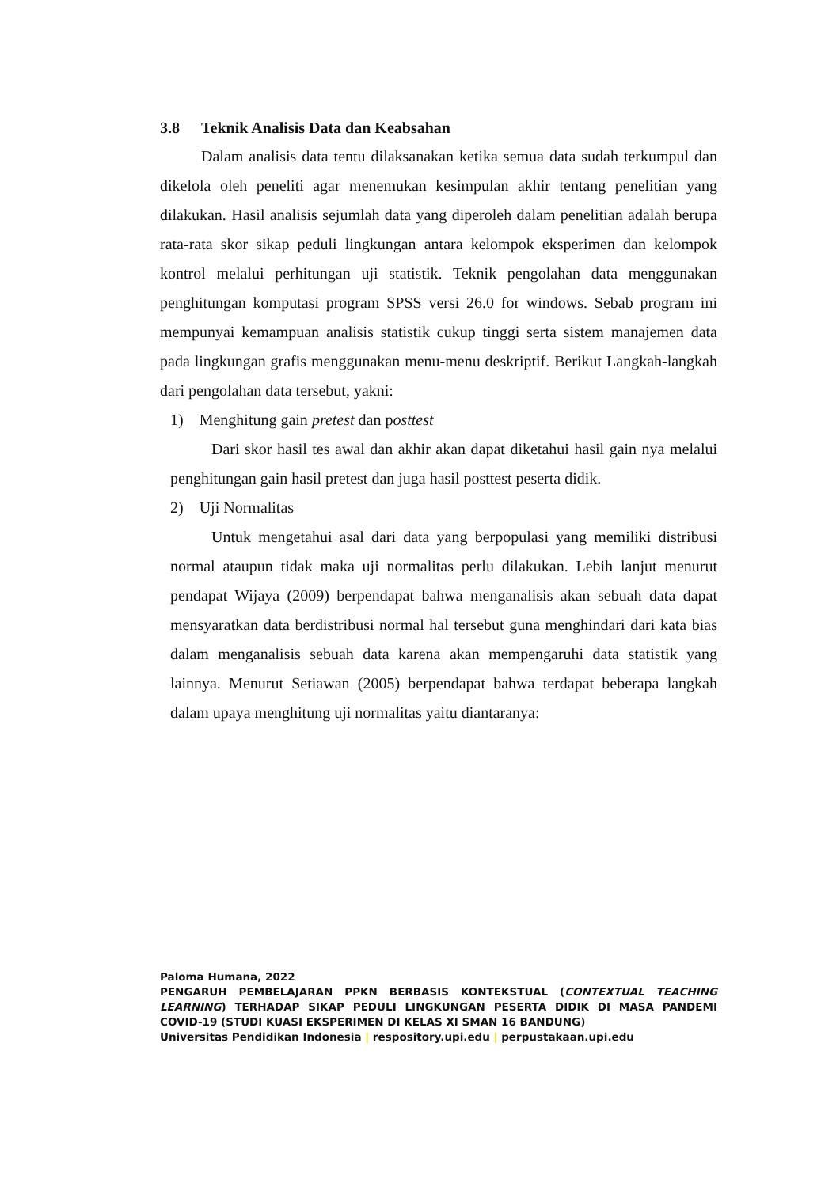3.8 Teknik Analisis Data dan Keabsahan
Dalam analisis data tentu dilaksanakan ketika semua data sudah terkumpul dan dikelola oleh peneliti agar menemukan kesimpulan akhir tentang penelitian yang dilakukan. Hasil analisis sejumlah data yang diperoleh dalam penelitian adalah berupa rata-rata skor sikap peduli lingkungan antara kelompok eksperimen dan kelompok kontrol melalui perhitungan uji statistik. Teknik pengolahan data menggunakan penghitungan komputasi program SPSS versi 26.0 for windows. Sebab program ini mempunyai kemampuan analisis statistik cukup tinggi serta sistem manajemen data pada lingkungan grafis menggunakan menu-menu deskriptif. Berikut Langkah-langkah dari pengolahan data tersebut, yakni:
1) Menghitung gain pretest dan posttest
Dari skor hasil tes awal dan akhir akan dapat diketahui hasil gain nya melalui penghitungan gain hasil pretest dan juga hasil posttest peserta didik.
2) Uji Normalitas
Untuk mengetahui asal dari data yang berpopulasi yang memiliki distribusi normal ataupun tidak maka uji normalitas perlu dilakukan. Lebih lanjut menurut pendapat Wijaya (2009) berpendapat bahwa menganalisis akan sebuah data dapat mensyaratkan data berdistribusi normal hal tersebut guna menghindari dari kata bias dalam menganalisis sebuah data karena akan mempengaruhi data statistik yang lainnya. Menurut Setiawan (2005) berpendapat bahwa terdapat beberapa langkah dalam upaya menghitung uji normalitas yaitu diantaranya:
Paloma Humana, 2022
PENGARUH PEMBELAJARAN PPKN BERBASIS KONTEKSTUAL (CONTEXTUAL TEACHING LEARNING) TERHADAP SIKAP PEDULI LINGKUNGAN PESERTA DIDIK DI MASA PANDEMI COVID-19 (STUDI KUASI EKSPERIMEN DI KELAS XI SMAN 16 BANDUNG)
Universitas Pendidikan Indonesia | respository.upi.edu | perpustakaan.upi.edu